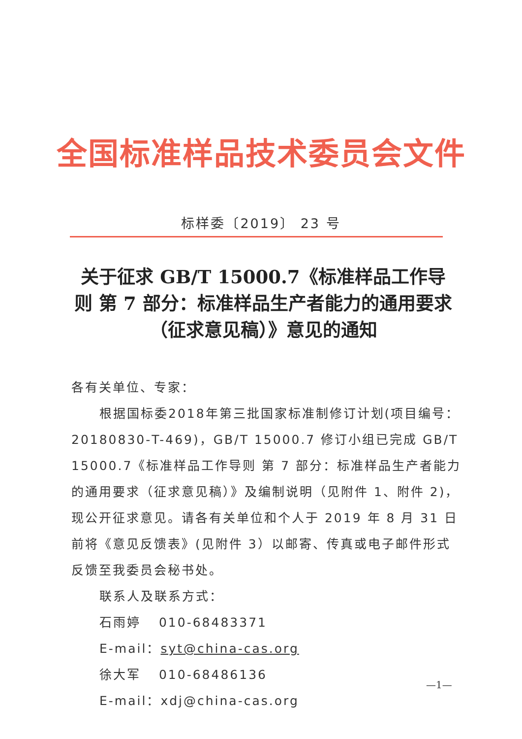全国标准样品技术委员会文件
标样委〔2019〕 23 号
关于征求 GB/T 15000.7《标准样品工作导则 第 7 部分：标准样品生产者能力的通用要求（征求意见稿）》意见的通知
各有关单位、专家：
根据国标委2018年第三批国家标准制修订计划(项目编号：20180830-T-469)，GB/T 15000.7 修订小组已完成 GB/T 15000.7《标准样品工作导则 第 7 部分：标准样品生产者能力的通用要求（征求意见稿）》及编制说明（见附件 1、附件 2)，现公开征求意见。请各有关单位和个人于 2019 年 8 月 31 日前将《意见反馈表》(见附件 3）以邮寄、传真或电子邮件形式反馈至我委员会秘书处。
联系人及联系方式：
石雨婷 010-68483371 E-mail：syt@china-cas.org
徐大军 010-68486136 E-mail：xdj@china-cas.org
—1—